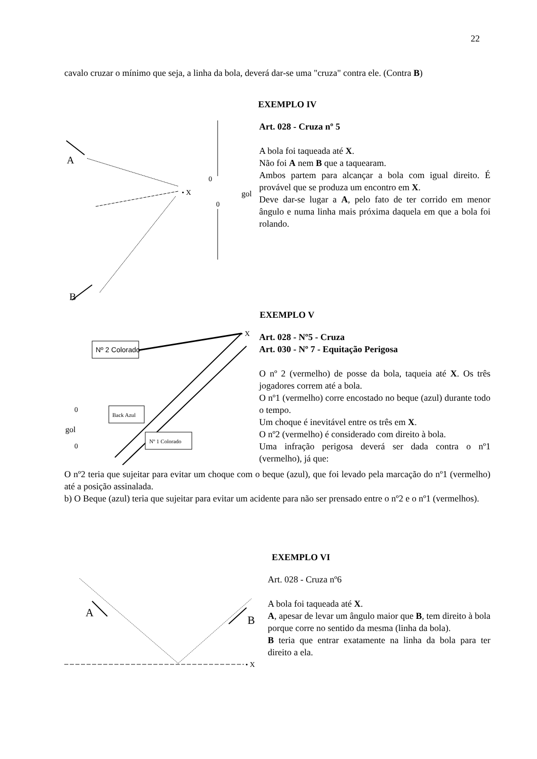22
cavalo cruzar o mínimo que seja, a linha da bola, deverá dar-se uma "cruza" contra ele. (Contra B)
EXEMPLO IV
A
B
• X
0
0
gol
Art. 028 - Cruza nº 5
A bola foi taqueada até X.
Não foi A nem B que a taquearam.
Ambos partem para alcançar a bola com igual direito. É provável que se produza um encontro em X.
Deve dar-se lugar a A, pelo fato de ter corrido em menor ângulo e numa linha mais próxima daquela em que a bola foi rolando.
EXEMPLO V
Nº 2 Colorado
• X
Back Azul
Nº 1 Colorado
0
gol
0
Art. 028 - Nº5 - Cruza
Art. 030 - Nº 7 - Equitação Perigosa
O nº 2 (vermelho) de posse da bola, taqueia até X. Os três jogadores correm até a bola.
O nº1 (vermelho) corre encostado no beque (azul) durante todo o tempo.
Um choque é inevitável entre os três em X.
O nº2 (vermelho) é considerado com direito à bola.
Uma infração perigosa deverá ser dada contra o nº1 (vermelho), já que:
O nº2 teria que sujeitar para evitar um choque com o beque (azul), que foi levado pela marcação do nº1 (vermelho) até a posição assinalada.
b) O Beque (azul) teria que sujeitar para evitar um acidente para não ser prensado entre o nº2 e o nº1 (vermelhos).
EXEMPLO VI
• X
A
B
Art. 028 - Cruza nº6
A bola foi taqueada até X.
A, apesar de levar um ângulo maior que B, tem direito à bola porque corre no sentido da mesma (linha da bola).
B teria que entrar exatamente na linha da bola para ter direito a ela.